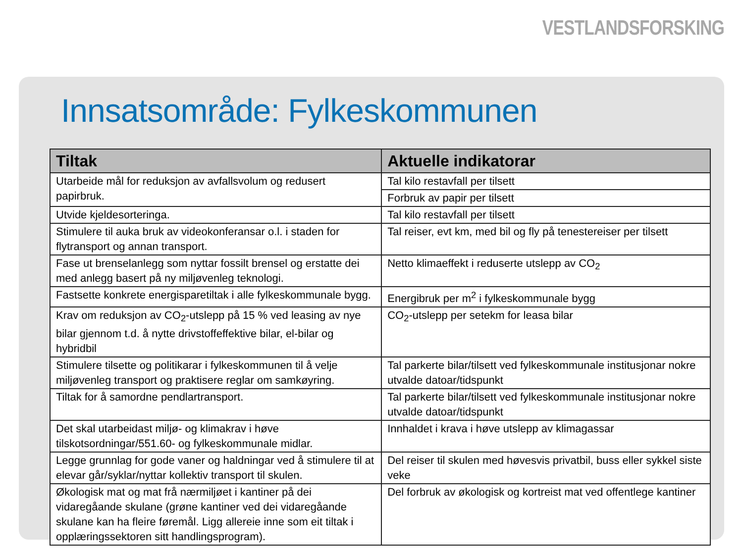VESTLANDSFORSKING
Innsatsområde: Fylkeskommunen
| Tiltak | Aktuelle indikatorar |
| --- | --- |
| Utarbeide mål for reduksjon av avfallsvolum og redusert papirbruk. | Tal kilo restavfall per tilsett |
| | Forbruk av papir per tilsett |
| Utvide kjeldesorteringa. | Tal kilo restavfall per tilsett |
| Stimulere til auka bruk av videokonferansar o.l. i staden for flytransport og annan transport. | Tal reiser, evt km, med bil og fly på tenestereiser per tilsett |
| Fase ut brenselanlegg som nyttar fossilt brensel og erstatte dei med anlegg basert på ny miljøvenleg teknologi. | Netto klimaeffekt i reduserte utslepp av CO<sub>2</sub> |
| Fastsette konkrete energisparetiltak i alle fylkeskommunale bygg. | Energibruk per m<sup>2</sup> i fylkeskommunale bygg |
| Krav om reduksjon av CO<sub>2</sub>-utslepp på 15 % ved leasing av nye bilar gjennom t.d. å nytte drivstoffeffektive bilar, el-bilar og hybridbil | CO<sub>2</sub>-utslepp per setekm for leasa bilar |
| Stimulere tilsette og politikarar i fylkeskommunen til å velje miljøvenleg transport og praktisere reglar om samkøyring. | Tal parkerte bilar/tilsett ved fylkeskommunale institusjonar nokre utvalde datoar/tidspunkt |
| Tiltak for å samordne pendlartransport. | Tal parkerte bilar/tilsett ved fylkeskommunale institusjonar nokre utvalde datoar/tidspunkt |
| Det skal utarbeidast miljø- og klimakrav i høve tilskotsordningar/551.60- og fylkeskommunale midlar. | Innhaldet i krava i høve utslepp av klimagassar |
| Legge grunnlag for gode vaner og haldningar ved å stimulere til at elevar går/syklar/nyttar kollektiv transport til skulen. | Del reiser til skulen med høvesvis privatbil, buss eller sykkel siste veke |
| Økologisk mat og mat frå nærmiljøet i kantiner på dei vidaregåande skulane (grøne kantiner ved dei vidaregåande skulane kan ha fleire føremål. Ligg allereie inne som eit tiltak i opplæringssektoren sitt handlingsprogram). | Del forbruk av økologisk og kortreist mat ved offentlege kantiner |